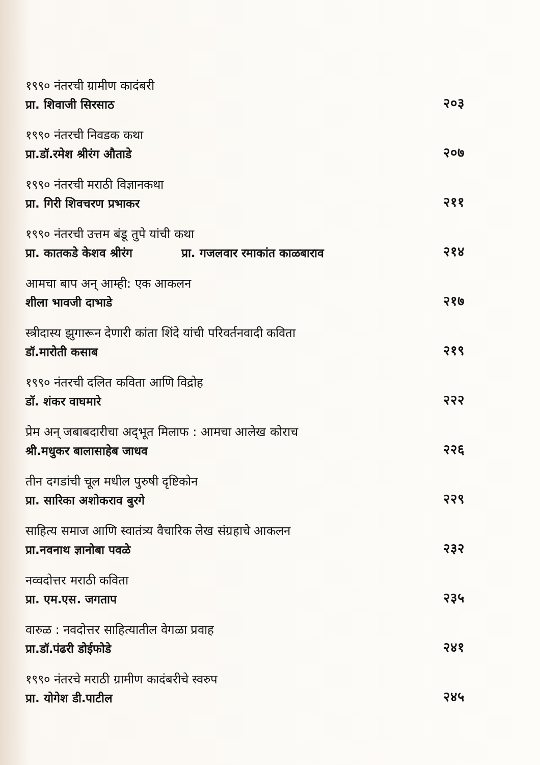१९९० नंतरची ग्रामीण कादंबरी
प्रा. शिवाजी सिरसाठ
२०३
१९९० नंतरची निवडक कथा
प्रा.डॉ.रमेश श्रीरंग औताडे
२०७
१९९० नंतरची मराठी विज्ञानकथा
प्रा. गिरी शिवचरण प्रभाकर
२११
१९९० नंतरची उत्तम बंडू तुपे यांची कथा
प्रा. कातकडे केशव श्रीरंग प्रा. गजलवार रमाकांत काळबाराव
२१४
आमचा बाप अन् आम्ही: एक आकलन
शीला भावजी दाभाडे
२१७
स्त्रीदास्य झुगारून देणारी कांता शिंदे यांची परिवर्तनवादी कविता
डॉ.मारोती कसाब
२१९
१९९० नंतरची दलित कविता आणि विद्रोह
डॉ. शंकर वाघमारे
२२२
प्रेम अन् जबाबदारीचा अद्‌भूत मिलाफ : आमचा आलेख कोराच
श्री.मधुकर बालासाहेब जाधव
२२६
तीन दगडांची चूल मधील पुरुषी दृष्टिकोन
प्रा. सारिका अशोकराव बुरगे
२२९
साहित्य समाज आणि स्वातंत्र्य वैचारिक लेख संग्रहाचे आकलन
प्रा.नवनाथ ज्ञानोबा पवळे
२३२
नव्वदोत्तर मराठी कविता
प्रा. एम.एस. जगताप
२३५
वारुळ : नवदोत्तर साहित्यातील वेगळा प्रवाह
प्रा.डॉ.पंढरी डोईफोडे
२४१
१९९० नंतरचे मराठी ग्रामीण कादंबरीचे स्वरुप
प्रा. योगेश डी.पाटील
२४५